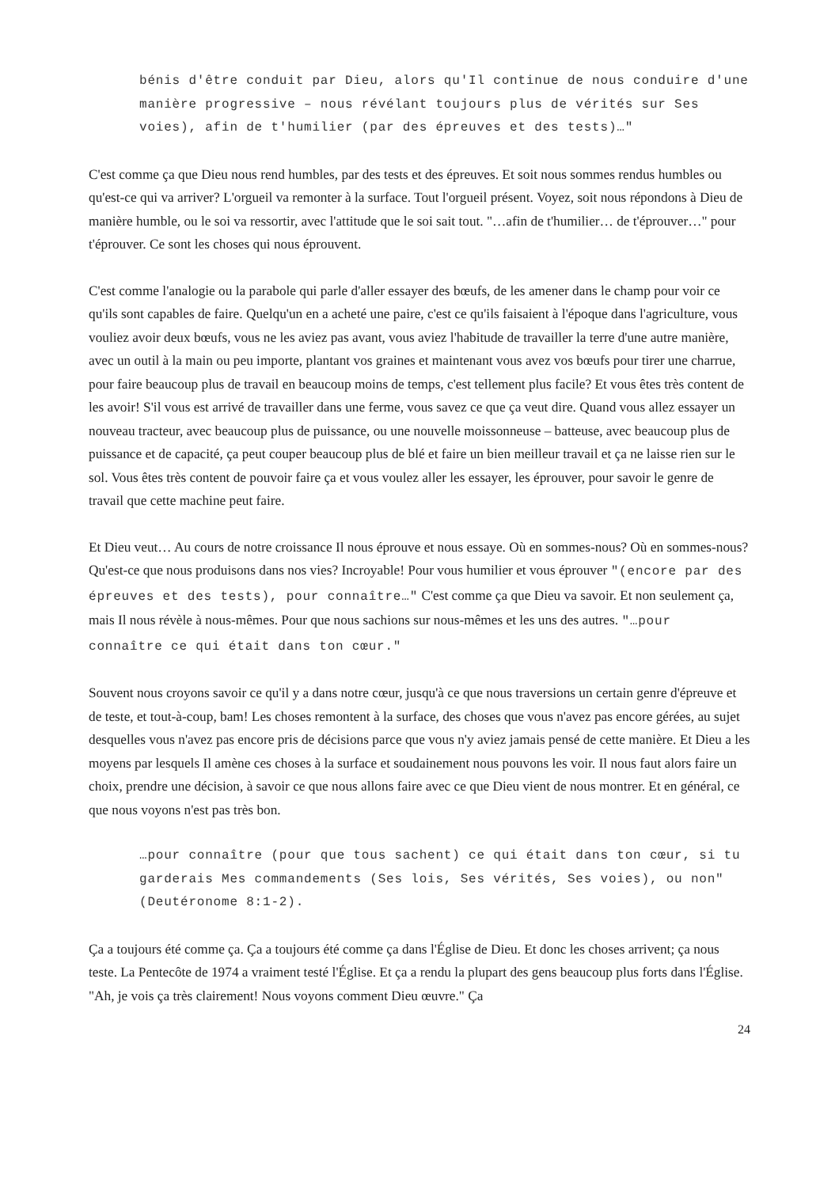bénis d'être conduit par Dieu, alors qu'Il continue de nous conduire d'une manière progressive – nous révélant toujours plus de vérités sur Ses voies), afin de t'humilier (par des épreuves et des tests)…"
C'est comme ça que Dieu nous rend humbles, par des tests et des épreuves. Et soit nous sommes rendus humbles ou qu'est-ce qui va arriver? L'orgueil va remonter à la surface. Tout l'orgueil présent. Voyez, soit nous répondons à Dieu de manière humble, ou le soi va ressortir, avec l'attitude que le soi sait tout. "…afin de t'humilier… de t'éprouver…" pour t'éprouver. Ce sont les choses qui nous éprouvent.
C'est comme l'analogie ou la parabole qui parle d'aller essayer des bœufs, de les amener dans le champ pour voir ce qu'ils sont capables de faire. Quelqu'un en a acheté une paire, c'est ce qu'ils faisaient à l'époque dans l'agriculture, vous vouliez avoir deux bœufs, vous ne les aviez pas avant, vous aviez l'habitude de travailler la terre d'une autre manière, avec un outil à la main ou peu importe, plantant vos graines et maintenant vous avez vos bœufs pour tirer une charrue, pour faire beaucoup plus de travail en beaucoup moins de temps, c'est tellement plus facile? Et vous êtes très content de les avoir! S'il vous est arrivé de travailler dans une ferme, vous savez ce que ça veut dire. Quand vous allez essayer un nouveau tracteur, avec beaucoup plus de puissance, ou une nouvelle moissonneuse – batteuse, avec beaucoup plus de puissance et de capacité, ça peut couper beaucoup plus de blé et faire un bien meilleur travail et ça ne laisse rien sur le sol. Vous êtes très content de pouvoir faire ça et vous voulez aller les essayer, les éprouver, pour savoir le genre de travail que cette machine peut faire.
Et Dieu veut… Au cours de notre croissance Il nous éprouve et nous essaye. Où en sommes-nous? Où en sommes-nous? Qu'est-ce que nous produisons dans nos vies? Incroyable! Pour vous humilier et vous éprouver "(encore par des épreuves et des tests), pour connaître…" C'est comme ça que Dieu va savoir. Et non seulement ça, mais Il nous révèle à nous-mêmes. Pour que nous sachions sur nous-mêmes et les uns des autres. "…pour connaître ce qui était dans ton cœur."
Souvent nous croyons savoir ce qu'il y a dans notre cœur, jusqu'à ce que nous traversions un certain genre d'épreuve et de teste, et tout-à-coup, bam! Les choses remontent à la surface, des choses que vous n'avez pas encore gérées, au sujet desquelles vous n'avez pas encore pris de décisions parce que vous n'y aviez jamais pensé de cette manière. Et Dieu a les moyens par lesquels Il amène ces choses à la surface et soudainement nous pouvons les voir. Il nous faut alors faire un choix, prendre une décision, à savoir ce que nous allons faire avec ce que Dieu vient de nous montrer. Et en général, ce que nous voyons n'est pas très bon.
…pour connaître (pour que tous sachent) ce qui était dans ton cœur, si tu garderais Mes commandements (Ses lois, Ses vérités, Ses voies), ou non" (Deutéronome 8:1-2).
Ça a toujours été comme ça. Ça a toujours été comme ça dans l'Église de Dieu. Et donc les choses arrivent; ça nous teste. La Pentecôte de 1974 a vraiment testé l'Église. Et ça a rendu la plupart des gens beaucoup plus forts dans l'Église. "Ah, je vois ça très clairement! Nous voyons comment Dieu œuvre." Ça
24